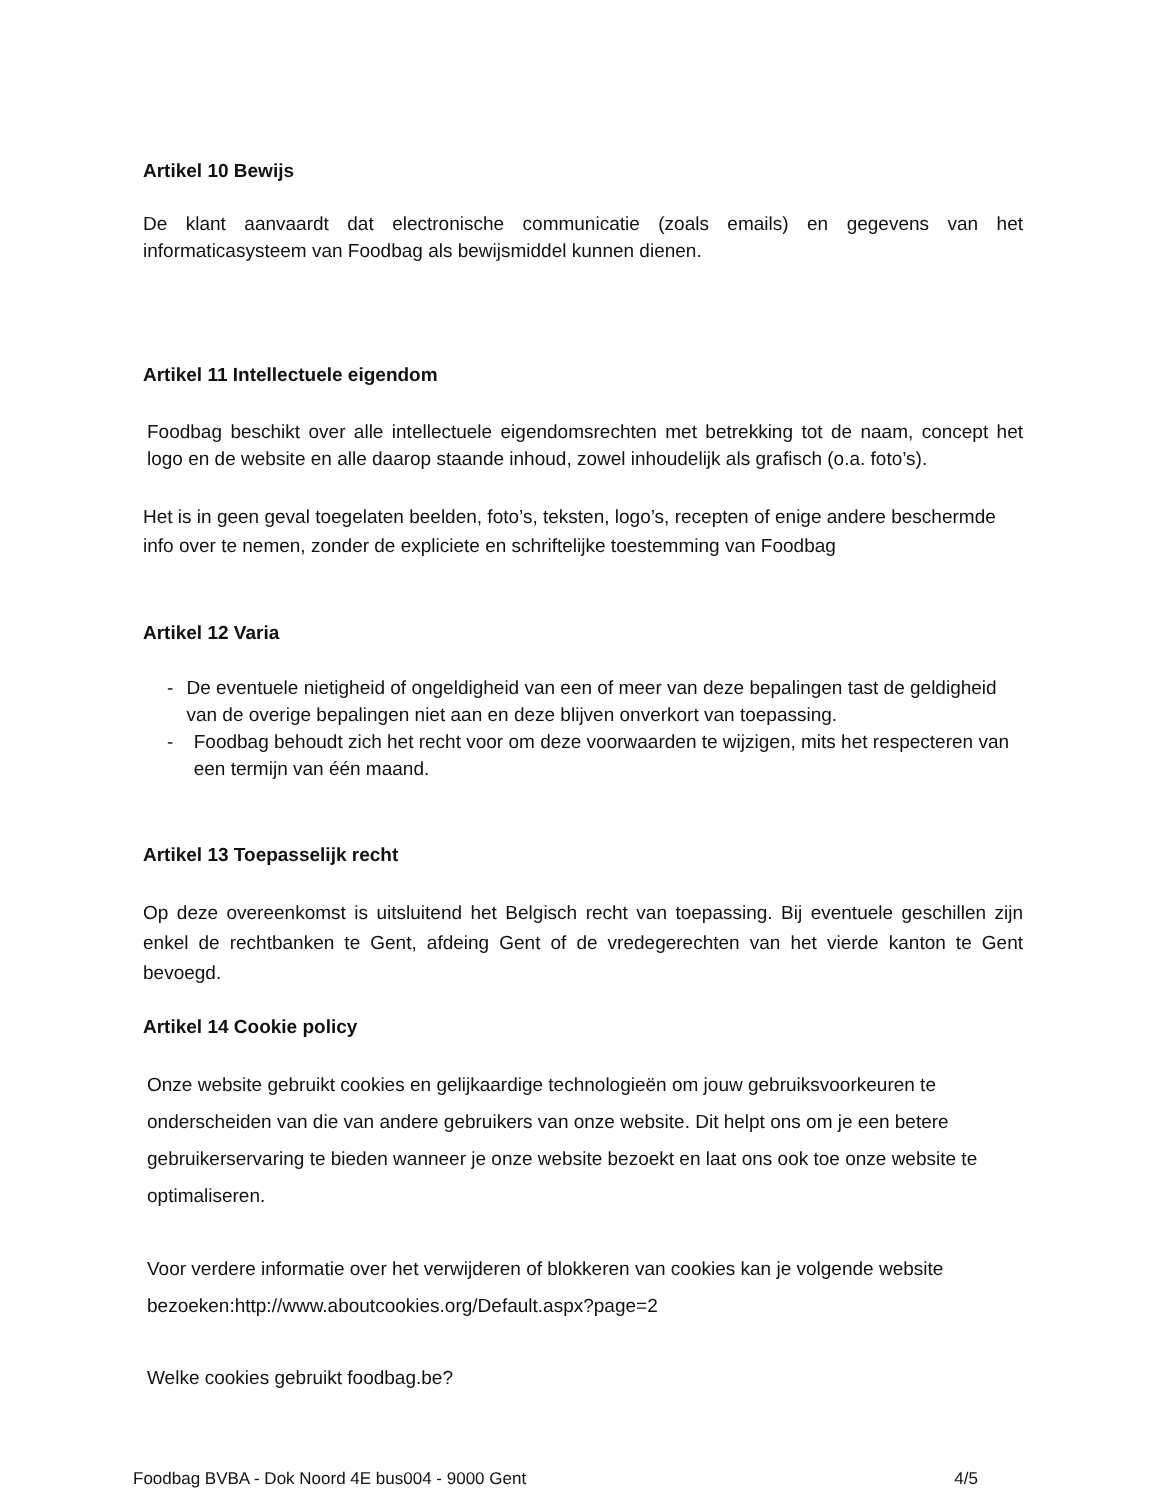Artikel 10 Bewijs
De klant aanvaardt dat electronische communicatie (zoals emails) en gegevens van het informaticasysteem van Foodbag als bewijsmiddel kunnen dienen.
Artikel 11 Intellectuele eigendom
Foodbag beschikt over alle intellectuele eigendomsrechten met betrekking tot de naam, concept het logo en de website en alle daarop staande inhoud, zowel inhoudelijk als grafisch (o.a. foto’s).
Het is in geen geval toegelaten beelden, foto’s, teksten, logo’s, recepten of enige andere beschermde info over te nemen, zonder de expliciete en schriftelijke toestemming van Foodbag
Artikel 12 Varia
- De eventuele nietigheid of ongeldigheid van een of meer van deze bepalingen tast de geldigheid van de overige bepalingen niet aan en deze blijven onverkort van toepassing.
- Foodbag behoudt zich het recht voor om deze voorwaarden te wijzigen, mits het respecteren van een termijn van één maand.
Artikel 13 Toepasselijk recht
Op deze overeenkomst is uitsluitend het Belgisch recht van toepassing. Bij eventuele geschillen zijn enkel de rechtbanken te Gent, afdeing Gent of de vredegerechten van het vierde kanton te Gent bevoegd.
Artikel 14 Cookie policy
Onze website gebruikt cookies en gelijkaardige technologieën om jouw gebruiksvoorkeuren te onderscheiden van die van andere gebruikers van onze website. Dit helpt ons om je een betere gebruikerservaring te bieden wanneer je onze website bezoekt en laat ons ook toe onze website te optimaliseren.
Voor verdere informatie over het verwijderen of blokkeren van cookies kan je volgende website bezoeken:http://www.aboutcookies.org/Default.aspx?page=2
Welke cookies gebruikt foodbag.be?
Foodbag BVBA - Dok Noord 4E bus004 - 9000 Gent 4/5